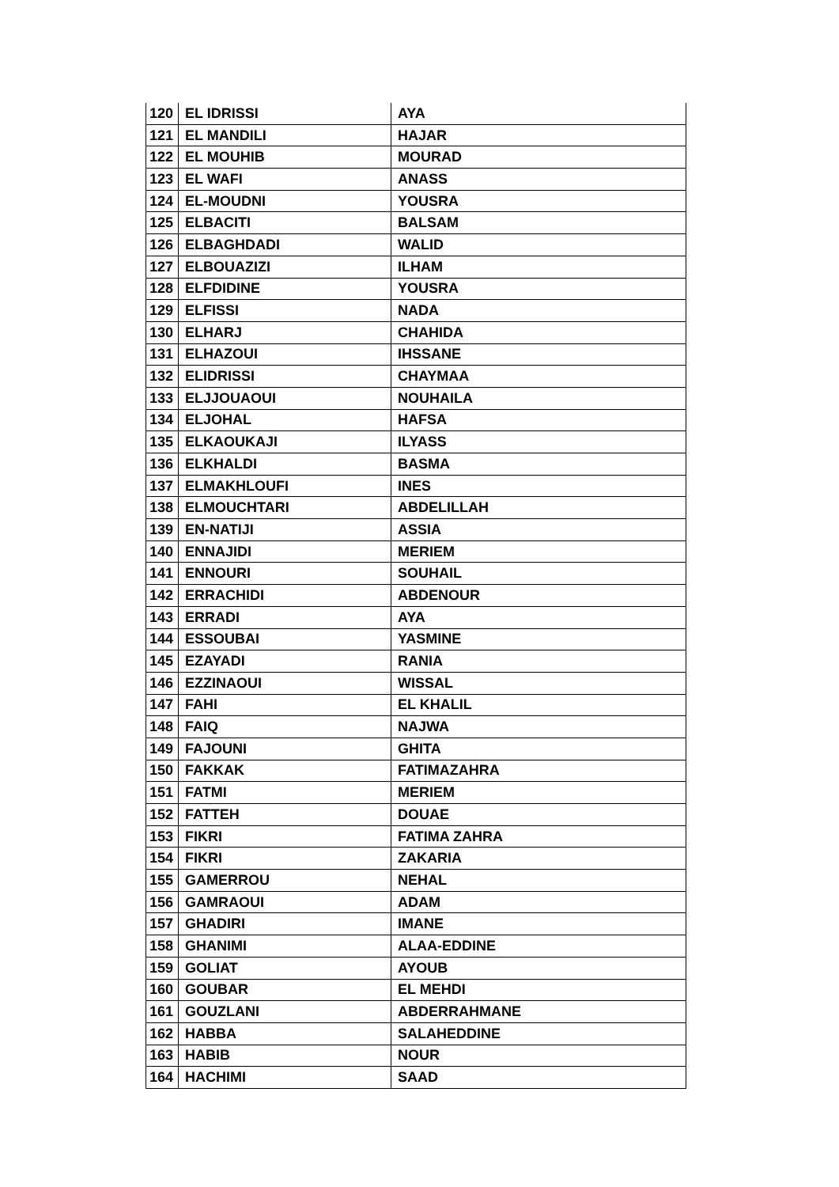| 120 | EL IDRISSI | AYA |
| 121 | EL MANDILI | HAJAR |
| 122 | EL MOUHIB | MOURAD |
| 123 | EL WAFI | ANASS |
| 124 | EL-MOUDNI | YOUSRA |
| 125 | ELBACITI | BALSAM |
| 126 | ELBAGHDADI | WALID |
| 127 | ELBOUAZIZI | ILHAM |
| 128 | ELFDIDINE | YOUSRA |
| 129 | ELFISSI | NADA |
| 130 | ELHARJ | CHAHIDA |
| 131 | ELHAZOUI | IHSSANE |
| 132 | ELIDRISSI | CHAYMAA |
| 133 | ELJJOUAOUI | NOUHAILA |
| 134 | ELJOHAL | HAFSA |
| 135 | ELKAOUKAJI | ILYASS |
| 136 | ELKHALDI | BASMA |
| 137 | ELMAKHLOUFI | INES |
| 138 | ELMOUCHTARI | ABDELILLAH |
| 139 | EN-NATIJI | ASSIA |
| 140 | ENNAJIDI | MERIEM |
| 141 | ENNOURI | SOUHAIL |
| 142 | ERRACHIDI | ABDENOUR |
| 143 | ERRADI | AYA |
| 144 | ESSOUBAI | YASMINE |
| 145 | EZAYADI | RANIA |
| 146 | EZZINAOUI | WISSAL |
| 147 | FAHI | EL KHALIL |
| 148 | FAIQ | NAJWA |
| 149 | FAJOUNI | GHITA |
| 150 | FAKKAK | FATIMAZAHRA |
| 151 | FATMI | MERIEM |
| 152 | FATTEH | DOUAE |
| 153 | FIKRI | FATIMA ZAHRA |
| 154 | FIKRI | ZAKARIA |
| 155 | GAMERROU | NEHAL |
| 156 | GAMRAOUI | ADAM |
| 157 | GHADIRI | IMANE |
| 158 | GHANIMI | ALAA-EDDINE |
| 159 | GOLIAT | AYOUB |
| 160 | GOUBAR | EL MEHDI |
| 161 | GOUZLANI | ABDERRAHMANE |
| 162 | HABBA | SALAHEDDINE |
| 163 | HABIB | NOUR |
| 164 | HACHIMI | SAAD |